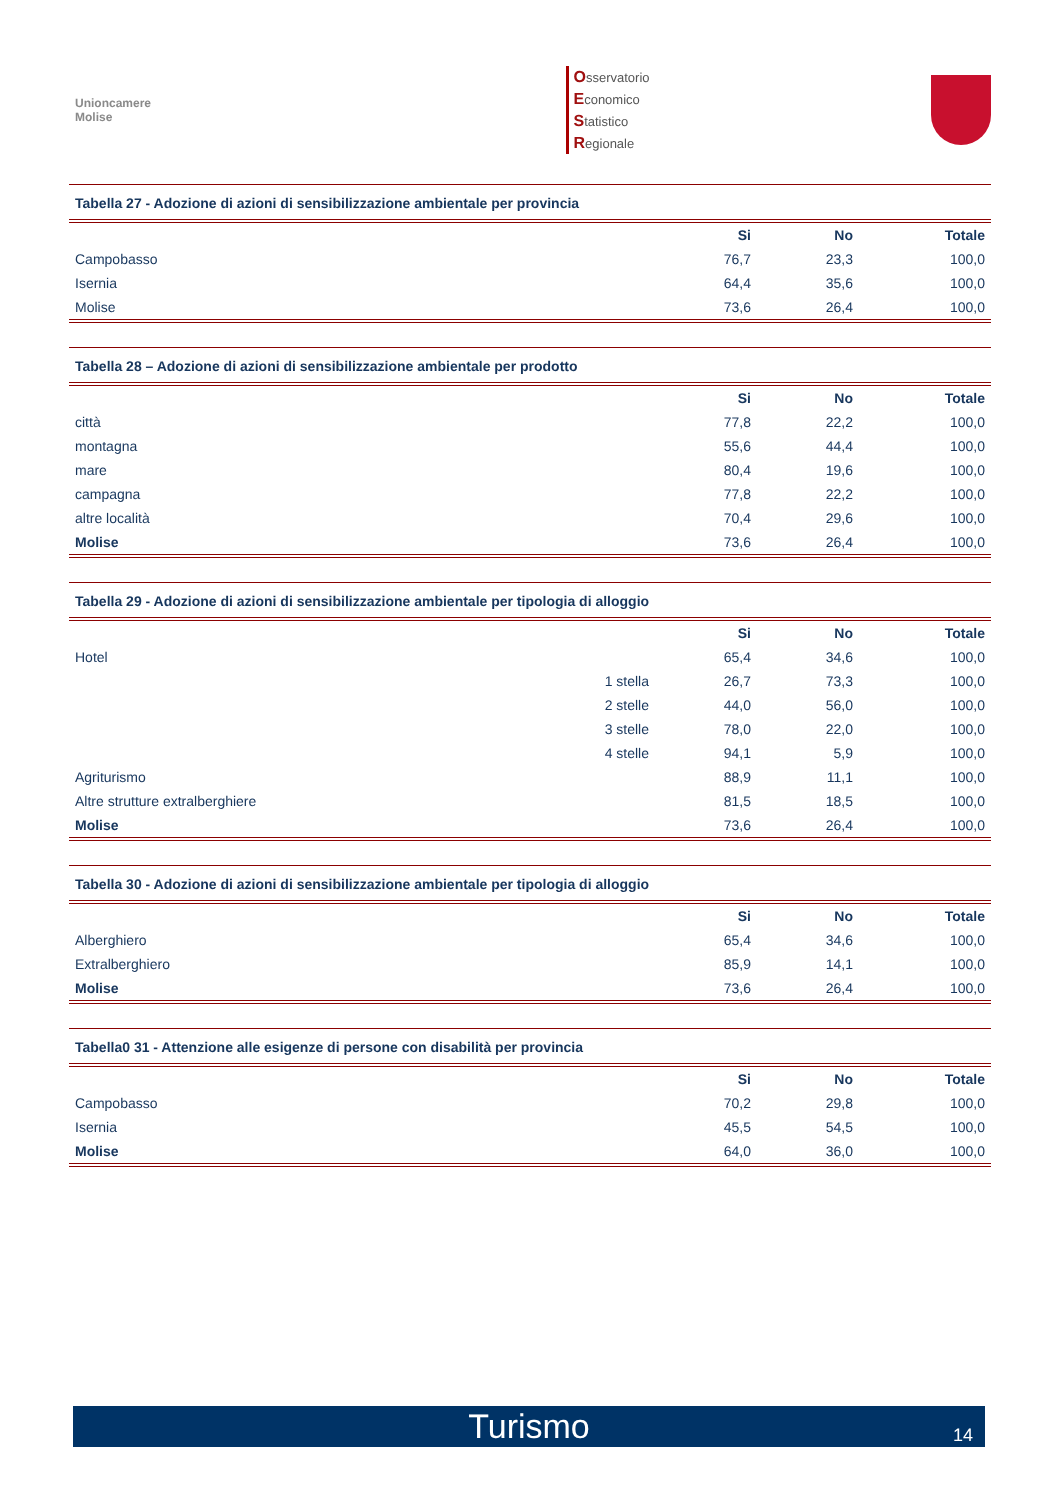Unioncamere
Molise
Osservatorio
Economico
Statistico
Regionale
Tabella 27 - Adozione di azioni di sensibilizzazione ambientale per provincia
| | Si | No | Totale |
| --- | --- | --- | --- |
| Campobasso | 76,7 | 23,3 | 100,0 |
| Isernia | 64,4 | 35,6 | 100,0 |
| Molise | 73,6 | 26,4 | 100,0 |
Tabella 28 – Adozione di azioni di sensibilizzazione ambientale per prodotto
| | Si | No | Totale |
| --- | --- | --- | --- |
| città | 77,8 | 22,2 | 100,0 |
| montagna | 55,6 | 44,4 | 100,0 |
| mare | 80,4 | 19,6 | 100,0 |
| campagna | 77,8 | 22,2 | 100,0 |
| altre località | 70,4 | 29,6 | 100,0 |
| Molise | 73,6 | 26,4 | 100,0 |
Tabella 29 - Adozione di azioni di sensibilizzazione ambientale per tipologia di alloggio
| | | Si | No | Totale |
| --- | --- | --- | --- | --- |
| Hotel | | 65,4 | 34,6 | 100,0 |
| | 1 stella | 26,7 | 73,3 | 100,0 |
| | 2 stelle | 44,0 | 56,0 | 100,0 |
| | 3 stelle | 78,0 | 22,0 | 100,0 |
| | 4 stelle | 94,1 | 5,9 | 100,0 |
| Agriturismo | | 88,9 | 11,1 | 100,0 |
| Altre strutture extralberghiere | | 81,5 | 18,5 | 100,0 |
| Molise | | 73,6 | 26,4 | 100,0 |
Tabella 30 - Adozione di azioni di sensibilizzazione ambientale per tipologia di alloggio
| | Si | No | Totale |
| --- | --- | --- | --- |
| Alberghiero | 65,4 | 34,6 | 100,0 |
| Extralberghiero | 85,9 | 14,1 | 100,0 |
| Molise | 73,6 | 26,4 | 100,0 |
Tabella0 31 - Attenzione alle esigenze di persone con disabilità per provincia
| | Si | No | Totale |
| --- | --- | --- | --- |
| Campobasso | 70,2 | 29,8 | 100,0 |
| Isernia | 45,5 | 54,5 | 100,0 |
| Molise | 64,0 | 36,0 | 100,0 |
Turismo 14